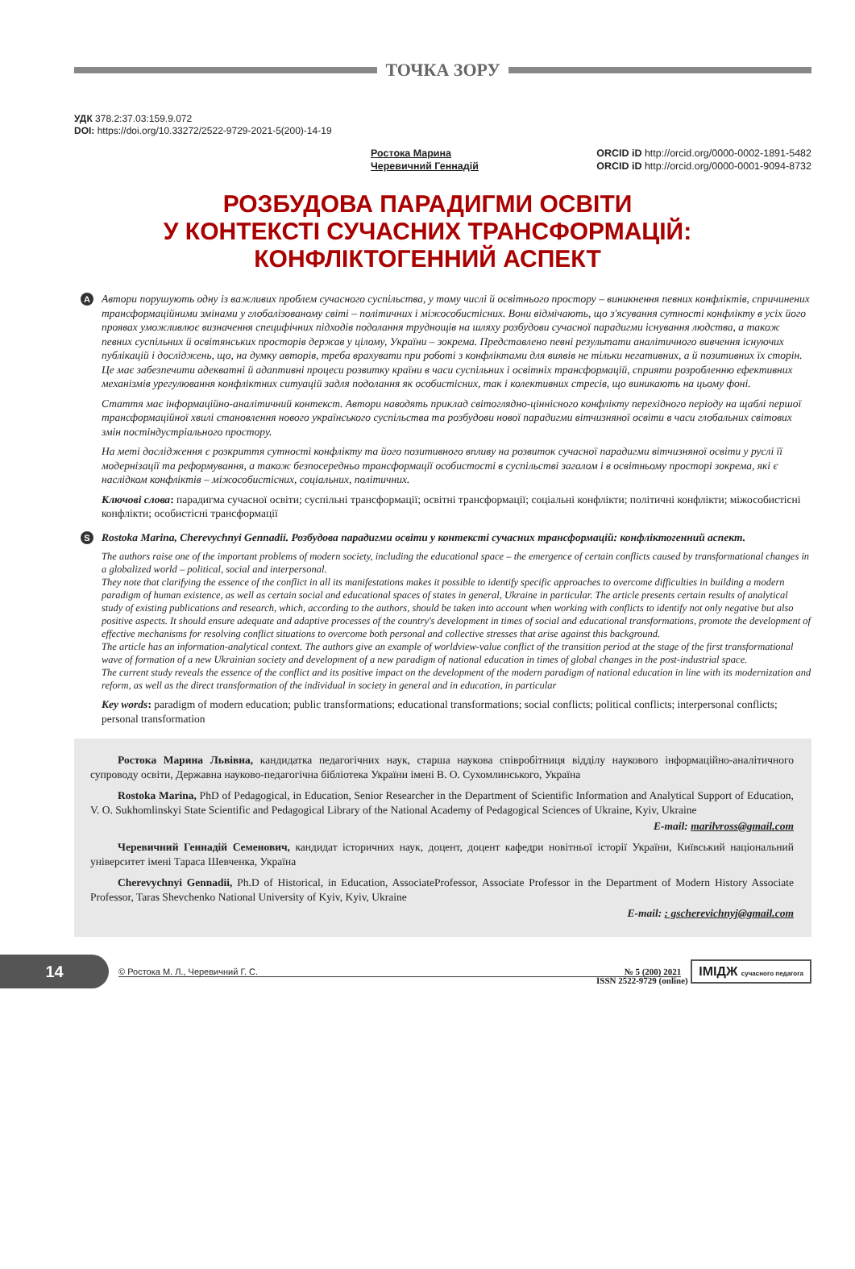ТОЧКА ЗОРУ
УДК 378.2:37.03:159.9.072
DOI: https://doi.org/10.33272/2522-9729-2021-5(200)-14-19
Ростока Марина
Черевичний Геннадій
ORCID iD http://orcid.org/0000-0002-1891-5482
ORCID iD http://orcid.org/0000-0001-9094-8732
РОЗБУДОВА ПАРАДИГМИ ОСВІТИ
У КОНТЕКСТІ СУЧАСНИХ ТРАНСФОРМАЦІЙ:
КОНФЛІКТОГЕННИЙ АСПЕКТ
A
Автори порушують одну із важливих проблем сучасного суспільства, у тому числі й освітнього простору – виникнення певних конфліктів, спричинених трансформаційними змінами у глобалізованому світі – політичних і міжособистісних. Вони відмічають, що з'ясування сутності конфлікту в усіх його проявах уможливлює визначення специфічних підходів подолання труднощів на шляху розбудови сучасної парадигми існування людства, а також певних суспільних й освітянських просторів держав у цілому, України – зокрема. Представлено певні результати аналітичного вивчення існуючих публікацій і досліджень, що, на думку авторів, треба врахувати при роботі з конфліктами для виявів не тільки негативних, а й позитивних їх сторін. Це має забезпечити адекватні й адаптивні процеси розвитку країни в часи суспільних і освітніх трансформацій, сприяти розробленню ефективних механізмів урегулювання конфліктних ситуацій задля подолання як особистісних, так і колективних стресів, що виникають на цьому фоні.
Стаття має інформаційно-аналітичний контекст. Автори наводять приклад світоглядно-ціннісного конфлікту перехідного періоду на щаблі першої трансформаційної хвилі становлення нового українського суспільства та розбудови нової парадигми вітчизняної освіти в часи глобальних світових змін постіндустріального простору.
На меті дослідження є розкриття сутності конфлікту та його позитивного впливу на розвиток сучасної парадигми вітчизняної освіти у руслі її модернізації та реформування, а також безпосередньо трансформації особистості в суспільстві загалом і в освітньому просторі зокрема, які є наслідком конфліктів – міжособистісних, соціальних, політичних.
Ключові слова: парадигма сучасної освіти; суспільні трансформації; освітні трансформації; соціальні конфлікти; політичні конфлікти; міжособистісні конфлікти; особистісні трансформації
S
Rostoka Marina, Cherevychnyi Gennadii. Розбудова парадигми освіти у контексті сучасних трансформацій: конфліктогенний аспект.
The authors raise one of the important problems of modern society, including the educational space – the emergence of certain conflicts caused by transformational changes in a globalized world – political, social and interpersonal.
They note that clarifying the essence of the conflict in all its manifestations makes it possible to identify specific approaches to overcome difficulties in building a modern paradigm of human existence, as well as certain social and educational spaces of states in general, Ukraine in particular. The article presents certain results of analytical study of existing publications and research, which, according to the authors, should be taken into account when working with conflicts to identify not only negative but also positive aspects. It should ensure adequate and adaptive processes of the country's development in times of social and educational transformations, promote the development of effective mechanisms for resolving conflict situations to overcome both personal and collective stresses that arise against this background.
The article has an information-analytical context. The authors give an example of worldview-value conflict of the transition period at the stage of the first transformational wave of formation of a new Ukrainian society and development of a new paradigm of national education in times of global changes in the post-industrial space.
The current study reveals the essence of the conflict and its positive impact on the development of the modern paradigm of national education in line with its modernization and reform, as well as the direct transformation of the individual in society in general and in education, in particular
Key words: paradigm of modern education; public transformations; educational transformations; social conflicts; political conflicts; interpersonal conflicts; personal transformation
Ростока Марина Львівна, кандидатка педагогічних наук, старша наукова співробітниця відділу наукового інформаційно-аналітичного супроводу освіти, Державна науково-педагогічна бібліотека України імені В. О. Сухомлинського, Україна
Rostoka Marina, PhD of Pedagogical, in Education, Senior Researcher in the Department of Scientific Information and Analytical Support of Education, V. O. Sukhomlinskyi State Scientific and Pedagogical Library of the National Academy of Pedagogical Sciences of Ukraine, Kyiv, Ukraine
E-mail: marilvross@gmail.com
Черевичний Геннадій Семенович, кандидат історичних наук, доцент, доцент кафедри новітньої історії України, Київський національний університет імені Тараса Шевченка, Україна
Cherevychnyi Gennadii, Ph.D of Historical, in Education, AssociateProfessor, Associate Professor in the Department of Modern History Associate Professor, Taras Shevchenko National University of Kyiv, Kyiv, Ukraine
E-mail: : gscherevichnyj@gmail.com
14
© Ростока М. Л., Черевичний Г. С. № 5 (200) 2021
ІМІДЖ сучасного педагога
ISSN 2522-9729 (online)